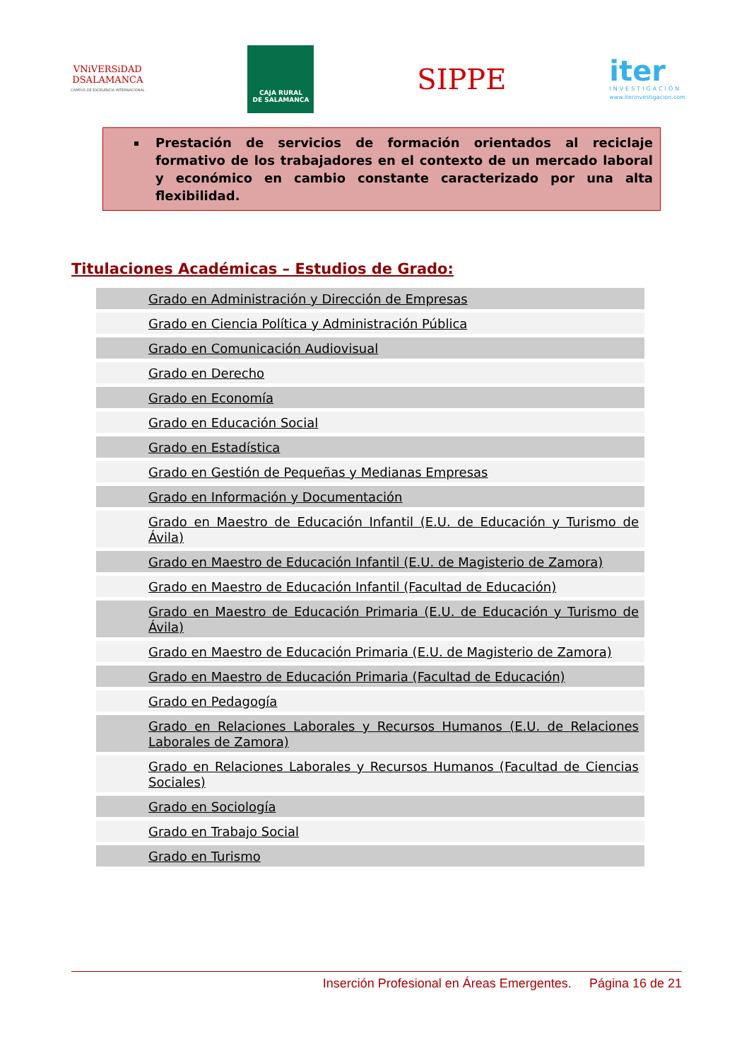VNiVERSiDAD
DSALAMANCA
CAMPUS DE EXCELENCIA INTERNACIONAL
CAJA RURAL
DE SALAMANCA
SIPPE
iter
INVESTIGACIÓN
www.iterinvestigacion.com
Prestación de servicios de formación orientados al reciclaje formativo de los trabajadores en el contexto de un mercado laboral y económico en cambio constante caracterizado por una alta flexibilidad.
Titulaciones Académicas – Estudios de Grado:
| Grado en Administración y Dirección de Empresas |
| Grado en Ciencia Política y Administración Pública |
| Grado en Comunicación Audiovisual |
| Grado en Derecho |
| Grado en Economía |
| Grado en Educación Social |
| Grado en Estadística |
| Grado en Gestión de Pequeñas y Medianas Empresas |
| Grado en Información y Documentación |
| Grado en Maestro de Educación Infantil (E.U. de Educación y Turismo de Ávila) |
| Grado en Maestro de Educación Infantil (E.U. de Magisterio de Zamora) |
| Grado en Maestro de Educación Infantil (Facultad de Educación) |
| Grado en Maestro de Educación Primaria (E.U. de Educación y Turismo de Ávila) |
| Grado en Maestro de Educación Primaria (E.U. de Magisterio de Zamora) |
| Grado en Maestro de Educación Primaria (Facultad de Educación) |
| Grado en Pedagogía |
| Grado en Relaciones Laborales y Recursos Humanos (E.U. de Relaciones Laborales de Zamora) |
| Grado en Relaciones Laborales y Recursos Humanos (Facultad de Ciencias Sociales) |
| Grado en Sociología |
| Grado en Trabajo Social |
| Grado en Turismo |
Inserción Profesional en Áreas Emergentes. Página 16 de 21